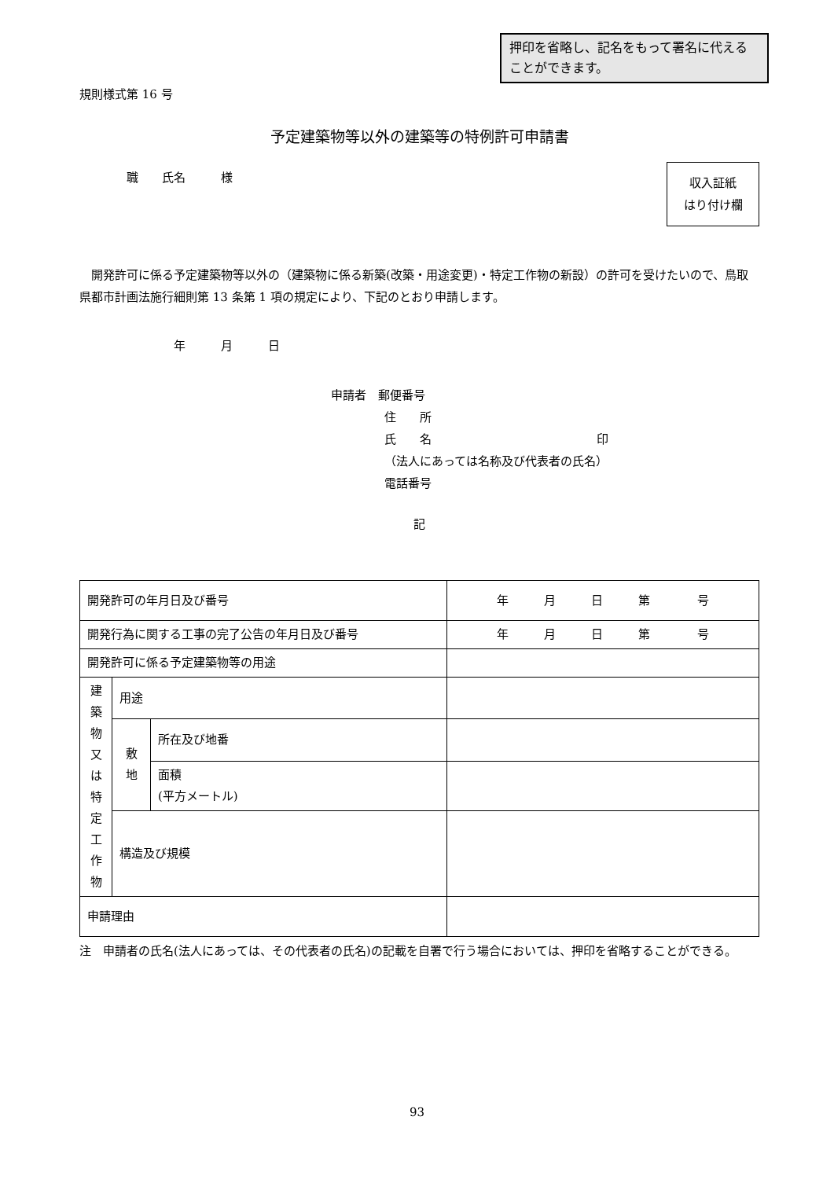押印を省略し、記名をもって署名に代えることができます。
規則様式第 16 号
予定建築物等以外の建築等の特例許可申請書
収入証紙
はり付け欄
職　　氏名　　　様
開発許可に係る予定建築物等以外の（建築物に係る新築(改築・用途変更)・特定工作物の新設）の許可を受けたいので、鳥取県都市計画法施行細則第 13 条第 1 項の規定により、下記のとおり申請します。
年　　　月　　　日
申請者　郵便番号
住　　所
氏　　名　　　　　　　　　　　　　　印
（法人にあっては名称及び代表者の氏名）
電話番号
記
| 開発許可の年月日及び番号 | | | 年 月 日 第 号 |
| 開発行為に関する工事の完了公告の年月日及び番号 | | | 年 月 日 第 号 |
| 開発許可に係る予定建築物等の用途 | | | |
| 建 築 物 又 は 特 定 工 作 物 | 用途 | | |
| | 敷 地 | 所在及び地番 | |
| | | 面積 (平方メートル) | |
| | 構造及び規模 | | |
| 申請理由 | | | |
注　申請者の氏名(法人にあっては、その代表者の氏名)の記載を自署で行う場合においては、押印を省略することができる。
93